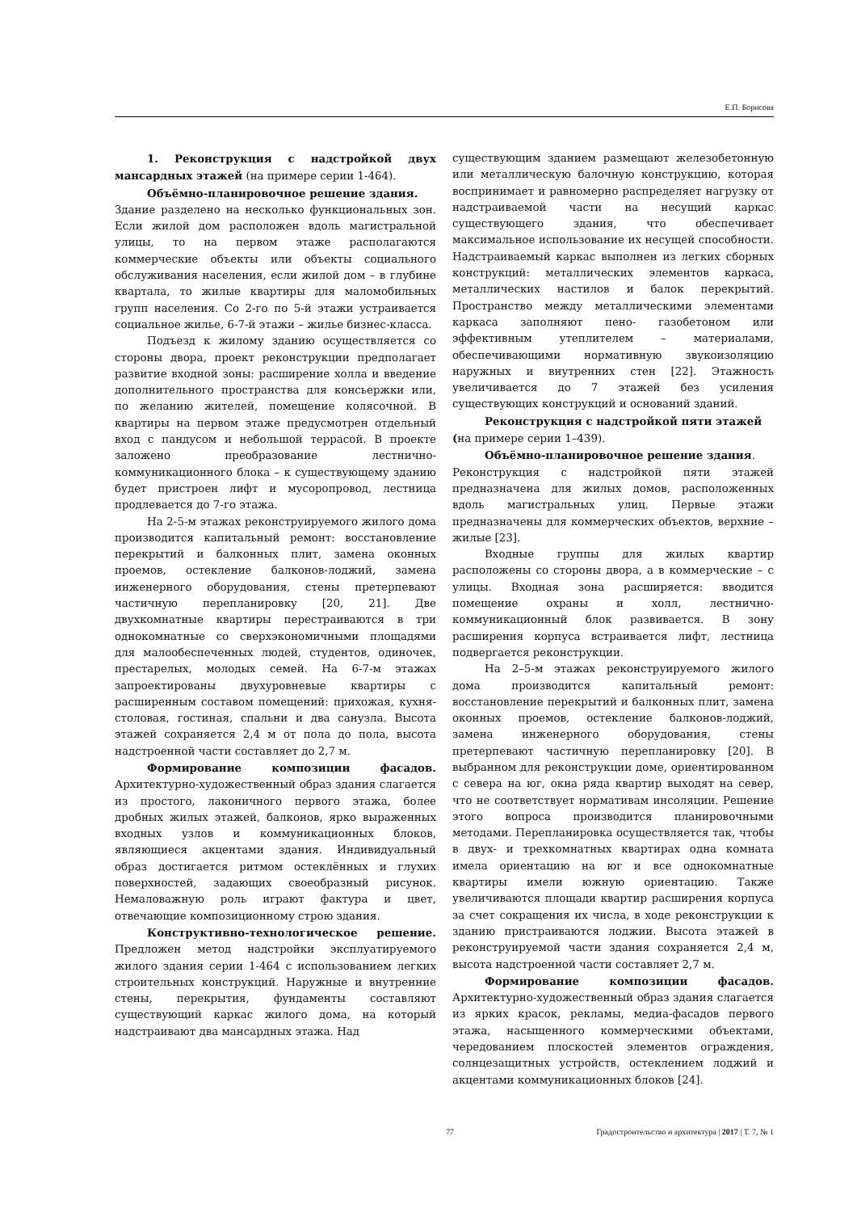Е.П. Борисова
1. Реконструкция с надстройкой двух мансардных этажей (на примере серии 1-464).
Объёмно-планировочное решение здания.
Здание разделено на несколько функциональных зон. Если жилой дом расположен вдоль магистральной улицы, то на первом этаже располагаются коммерческие объекты или объекты социального обслуживания населения, если жилой дом – в глубине квартала, то жилые квартиры для маломобильных групп населения. Со 2-го по 5-й этажи устраивается социальное жилье, 6-7-й этажи – жилье бизнес-класса.
Подъезд к жилому зданию осуществляется со стороны двора, проект реконструкции предполагает развитие входной зоны: расширение холла и введение дополнительного пространства для консьержки или, по желанию жителей, помещение колясочной. В квартиры на первом этаже предусмотрен отдельный вход с пандусом и небольшой террасой. В проекте заложено преобразование лестнично-коммуникационного блока – к существующему зданию будет пристроен лифт и мусоропровод, лестница продлевается до 7-го этажа.
На 2-5-м этажах реконструируемого жилого дома производится капитальный ремонт: восстановление перекрытий и балконных плит, замена оконных проемов, остекление балконов-лоджий, замена инженерного оборудования, стены претерпевают частичную перепланировку [20, 21]. Две двухкомнатные квартиры перестраиваются в три однокомнатные со сверхэкономичными площадями для малообеспеченных людей, студентов, одиночек, престарелых, молодых семей. На 6-7-м этажах запроектированы двухуровневые квартиры с расширенным составом помещений: прихожая, кухня-столовая, гостиная, спальни и два санузла. Высота этажей сохраняется 2,4 м от пола до пола, высота надстроенной части составляет до 2,7 м.
Формирование композиции фасадов. Архитектурно-художественный образ здания слагается из простого, лаконичного первого этажа, более дробных жилых этажей, балконов, ярко выраженных входных узлов и коммуникационных блоков, являющиеся акцентами здания. Индивидуальный образ достигается ритмом остеклённых и глухих поверхностей, задающих своеобразный рисунок. Немаловажную роль играют фактура и цвет, отвечающие композиционному строю здания.
Конструктивно-технологическое решение. Предложен метод надстройки эксплуатируемого жилого здания серии 1-464 с использованием легких строительных конструкций. Наружные и внутренние стены, перекрытия, фундаменты составляют существующий каркас жилого дома, на который надстраивают два мансардных этажа. Над
существующим зданием размещают железобетонную или металлическую балочную конструкцию, которая воспринимает и равномерно распределяет нагрузку от надстраиваемой части на несущий каркас существующего здания, что обеспечивает максимальное использование их несущей способности. Надстраиваемый каркас выполнен из легких сборных конструкций: металлических элементов каркаса, металлических настилов и балок перекрытий. Пространство между металлическими элементами каркаса заполняют пено- газобетоном или эффективным утеплителем – материалами, обеспечивающими нормативную звукоизоляцию наружных и внутренних стен [22]. Этажность увеличивается до 7 этажей без усиления существующих конструкций и оснований зданий.
Реконструкция с надстройкой пяти этажей
(на примере серии 1–439).
Объёмно-планировочное решение здания.
Реконструкция с надстройкой пяти этажей предназначена для жилых домов, расположенных вдоль магистральных улиц. Первые этажи предназначены для коммерческих объектов, верхние – жилые [23].
Входные группы для жилых квартир расположены со стороны двора, а в коммерческие – с улицы. Входная зона расширяется: вводится помещение охраны и холл, лестнично-коммуникационный блок развивается. В зону расширения корпуса встраивается лифт, лестница подвергается реконструкции.
На 2–5-м этажах реконструируемого жилого дома производится капитальный ремонт: восстановление перекрытий и балконных плит, замена оконных проемов, остекление балконов-лоджий, замена инженерного оборудования, стены претерпевают частичную перепланировку [20]. В выбранном для реконструкции доме, ориентированном с севера на юг, окна ряда квартир выходят на север, что не соответствует нормативам инсоляции. Решение этого вопроса производится планировочными методами. Перепланировка осуществляется так, чтобы в двух- и трехкомнатных квартирах одна комната имела ориентацию на юг и все однокомнатные квартиры имели южную ориентацию. Также увеличиваются площади квартир расширения корпуса за счет сокращения их числа, в ходе реконструкции к зданию пристраиваются лоджии. Высота этажей в реконструируемой части здания сохраняется 2,4 м, высота надстроенной части составляет 2,7 м.
Формирование композиции фасадов. Архитектурно-художественный образ здания слагается из ярких красок, рекламы, медиа-фасадов первого этажа, насыщенного коммерческими объектами, чередованием плоскостей элементов ограждения, солнцезащитных устройств, остеклением лоджий и акцентами коммуникационных блоков [24].
77 Градостроительство и архитектура | 2017 | Т. 7, № 1